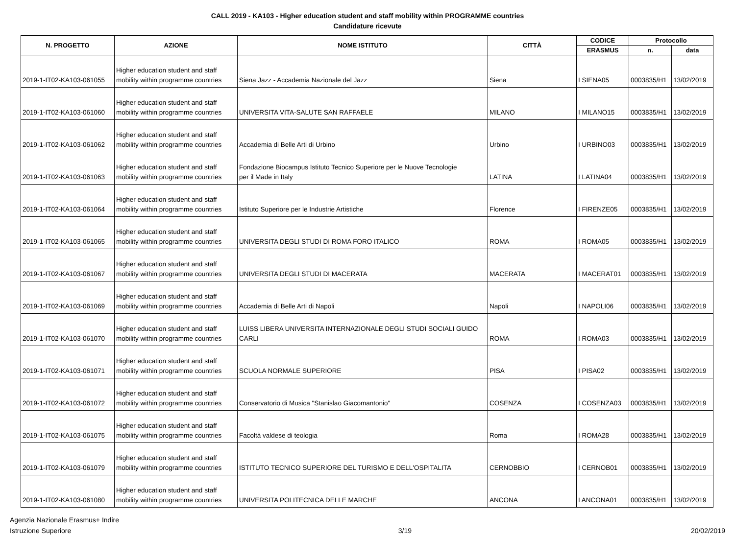CALL 2019 - KA103 - Higher education student and staff mobility within PROGRAMME countries
Candidature ricevute
| N. PROGETTO | AZIONE | NOME ISTITUTO | CITTÀ | CODICE | Protocollo | |
| --- | --- | --- | --- | --- | --- | --- |
| | | | | ERASMUS | n. | data |
| 2019-1-IT02-KA103-061055 | Higher education student and staff mobility within programme countries | Siena Jazz - Accademia Nazionale del Jazz | Siena | I SIENA05 | 0003835/H1 | 13/02/2019 |
| 2019-1-IT02-KA103-061060 | Higher education student and staff mobility within programme countries | UNIVERSITA VITA-SALUTE SAN RAFFAELE | MILANO | I MILANO15 | 0003835/H1 | 13/02/2019 |
| 2019-1-IT02-KA103-061062 | Higher education student and staff mobility within programme countries | Accademia di Belle Arti di Urbino | Urbino | I URBINO03 | 0003835/H1 | 13/02/2019 |
| 2019-1-IT02-KA103-061063 | Higher education student and staff mobility within programme countries | Fondazione Biocampus Istituto Tecnico Superiore per le Nuove Tecnologie per il Made in Italy | LATINA | I LATINA04 | 0003835/H1 | 13/02/2019 |
| 2019-1-IT02-KA103-061064 | Higher education student and staff mobility within programme countries | Istituto Superiore per le Industrie Artistiche | Florence | I FIRENZE05 | 0003835/H1 | 13/02/2019 |
| 2019-1-IT02-KA103-061065 | Higher education student and staff mobility within programme countries | UNIVERSITA DEGLI STUDI DI ROMA FORO ITALICO | ROMA | I ROMA05 | 0003835/H1 | 13/02/2019 |
| 2019-1-IT02-KA103-061067 | Higher education student and staff mobility within programme countries | UNIVERSITA DEGLI STUDI DI MACERATA | MACERATA | I MACERAT01 | 0003835/H1 | 13/02/2019 |
| 2019-1-IT02-KA103-061069 | Higher education student and staff mobility within programme countries | Accademia di Belle Arti di Napoli | Napoli | I NAPOLI06 | 0003835/H1 | 13/02/2019 |
| 2019-1-IT02-KA103-061070 | Higher education student and staff mobility within programme countries | LUISS LIBERA UNIVERSITA INTERNAZIONALE DEGLI STUDI SOCIALI GUIDO CARLI | ROMA | I ROMA03 | 0003835/H1 | 13/02/2019 |
| 2019-1-IT02-KA103-061071 | Higher education student and staff mobility within programme countries | SCUOLA NORMALE SUPERIORE | PISA | I PISA02 | 0003835/H1 | 13/02/2019 |
| 2019-1-IT02-KA103-061072 | Higher education student and staff mobility within programme countries | Conservatorio di Musica "Stanislao Giacomantonio" | COSENZA | I COSENZA03 | 0003835/H1 | 13/02/2019 |
| 2019-1-IT02-KA103-061075 | Higher education student and staff mobility within programme countries | Facoltà valdese di teologia | Roma | I ROMA28 | 0003835/H1 | 13/02/2019 |
| 2019-1-IT02-KA103-061079 | Higher education student and staff mobility within programme countries | ISTITUTO TECNICO SUPERIORE DEL TURISMO E DELL'OSPITALITA | CERNOBBIO | I CERNOB01 | 0003835/H1 | 13/02/2019 |
| 2019-1-IT02-KA103-061080 | Higher education student and staff mobility within programme countries | UNIVERSITA POLITECNICA DELLE MARCHE | ANCONA | I ANCONA01 | 0003835/H1 | 13/02/2019 |
Agenzia Nazionale Erasmus+ Indire
Istruzione Superiore
3/19 20/02/2019